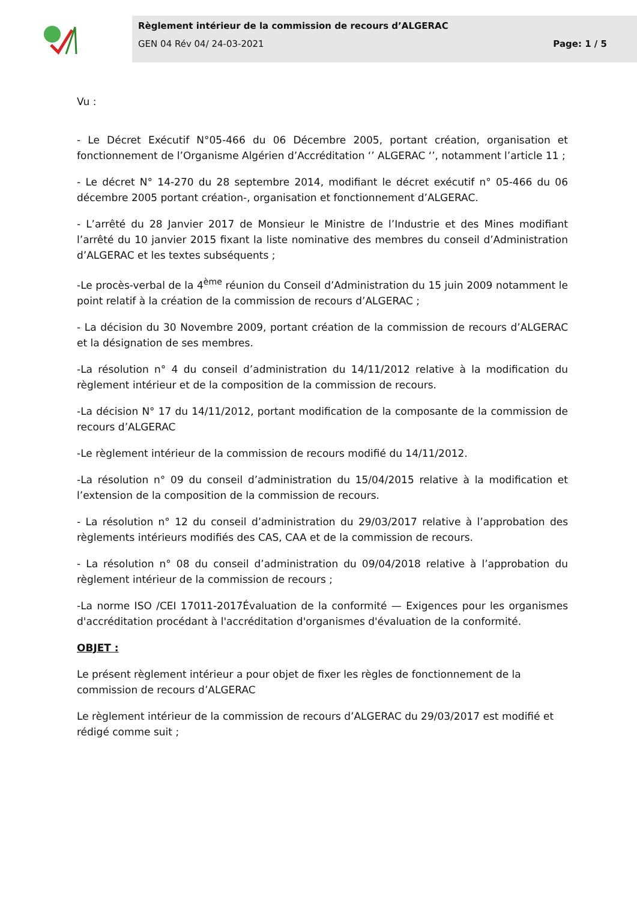Règlement intérieur de la commission de recours d’ALGERAC
GEN 04 Rév 04/ 24-03-2021 Page: 1 / 5
Vu :
- Le Décret Exécutif N°05-466 du 06 Décembre 2005, portant création, organisation et fonctionnement de l’Organisme Algérien d’Accréditation ‘’ ALGERAC ‘’, notamment l’article 11 ;
- Le décret N° 14-270 du 28 septembre 2014, modifiant le décret exécutif n° 05-466 du 06 décembre 2005 portant création-, organisation et fonctionnement d’ALGERAC.
- L’arrêté du 28 Janvier 2017 de Monsieur le Ministre de l’Industrie et des Mines modifiant l’arrêté du 10 janvier 2015 fixant la liste nominative des membres du conseil d’Administration d’ALGERAC et les textes subséquents ;
-Le procès-verbal de la 4<sup>ème</sup> réunion du Conseil d’Administration du 15 juin 2009 notamment le point relatif à la création de la commission de recours d’ALGERAC ;
- La décision du 30 Novembre 2009, portant création de la commission de recours d’ALGERAC et la désignation de ses membres.
-La résolution n° 4 du conseil d’administration du 14/11/2012 relative à la modification du règlement intérieur et de la composition de la commission de recours.
-La décision N° 17 du 14/11/2012, portant modification de la composante de la commission de recours d’ALGERAC
-Le règlement intérieur de la commission de recours modifié du 14/11/2012.
-La résolution n° 09 du conseil d’administration du 15/04/2015 relative à la modification et l’extension de la composition de la commission de recours.
- La résolution n° 12 du conseil d’administration du 29/03/2017 relative à l’approbation des règlements intérieurs modifiés des CAS, CAA et de la commission de recours.
- La résolution n° 08 du conseil d’administration du 09/04/2018 relative à l’approbation du règlement intérieur de la commission de recours ;
-La norme ISO /CEI 17011-2017Évaluation de la conformité — Exigences pour les organismes d'accréditation procédant à l'accréditation d'organismes d'évaluation de la conformité.
OBJET :
Le présent règlement intérieur a pour objet de fixer les règles de fonctionnement de la commission de recours d’ALGERAC
Le règlement intérieur de la commission de recours d’ALGERAC du 29/03/2017 est modifié et rédigé comme suit ;